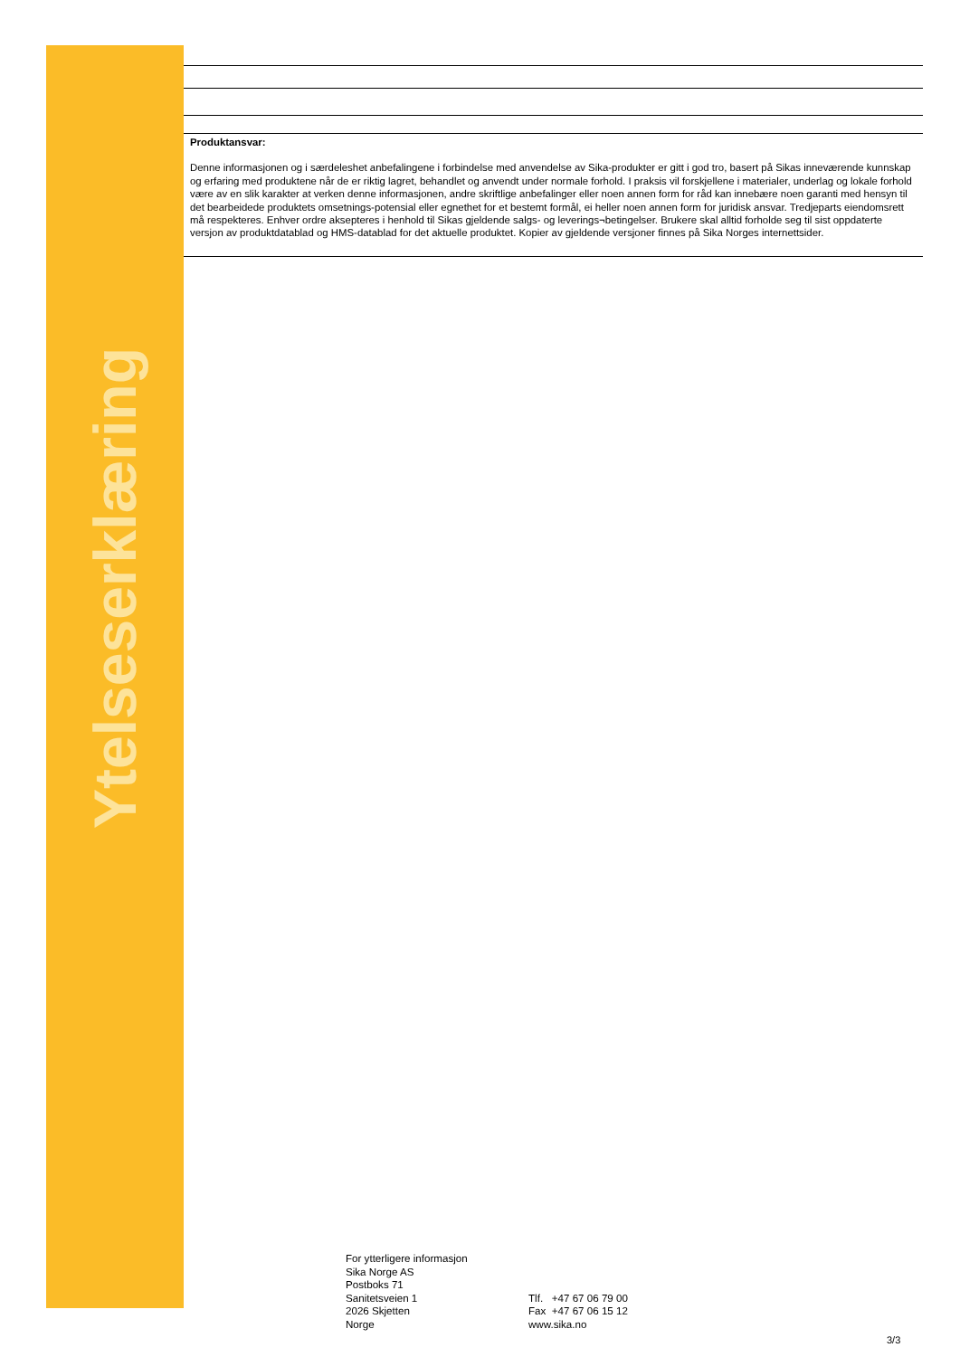Ytelseserklæring
Produktansvar:
Denne informasjonen og i særdeleshet anbefalingene i forbindelse med anvendelse av Sika-produkter er gitt i god tro, basert på Sikas inneværende kunnskap og erfaring med produktene når de er riktig lagret, behandlet og anvendt under normale forhold. I praksis vil forskjellene i materialer, underlag og lokale forhold være av en slik karakter at verken denne informasjonen, andre skriftlige anbefalinger eller noen annen form for råd kan innebære noen garanti med hensyn til det bearbeidede produktets omsetnings-potensial eller egnethet for et bestemt formål, ei heller noen annen form for juridisk ansvar. Tredjeparts eiendomsrett må respekteres. Enhver ordre aksepteres i henhold til Sikas gjeldende salgs- og leverings¬betingelser. Brukere skal alltid forholde seg til sist oppdaterte versjon av produktdatablad og HMS-datablad for det aktuelle produktet. Kopier av gjeldende versjoner finnes på Sika Norges internettsider.
For ytterligere informasjon
Sika Norge AS
Postboks 71
Sanitetsveien 1
2026 Skjetten
Norge
Tlf. +47 67 06 79 00
Fax +47 67 06 15 12
www.sika.no
3/3